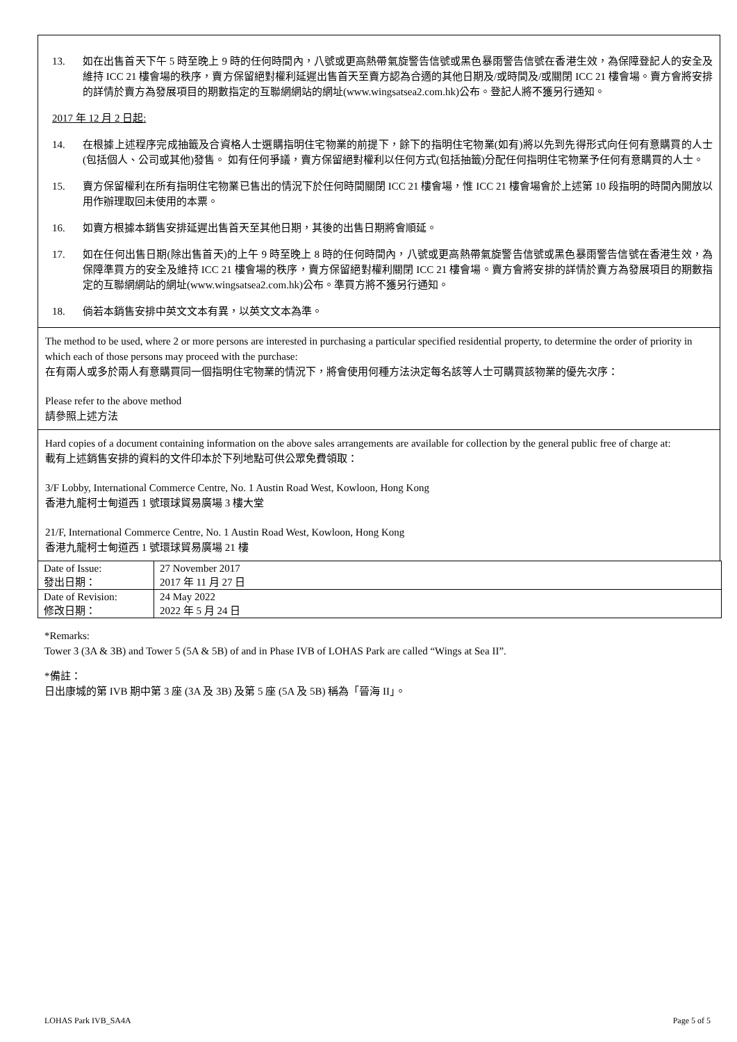13. 如在出售首天下午 5 時至晚上 9 時的任何時間內，八號或更高熱帶氣旋警告信號或黑色暴雨警告信號在香港生效，為保障登記人的安全及維持 ICC 21 樓會場的秩序，賣方保留絕對權利延遲出售首天至賣方認為合適的其他日期及/或時間及/或關閉 ICC 21 樓會場。賣方會將安排的詳情於賣方為發展項目的期數指定的互聯網網站的網址(www.wingsatsea2.com.hk)公布。登記人將不獲另行通知。
2017 年 12 月 2 日起:
14. 在根據上述程序完成抽籤及合資格人士選購指明住宅物業的前提下，餘下的指明住宅物業(如有)將以先到先得形式向任何有意購買的人士(包括個人、公司或其他)發售。 如有任何爭議，賣方保留絕對權利以任何方式(包括抽籤)分配任何指明住宅物業予任何有意購買的人士。
15. 賣方保留權利在所有指明住宅物業已售出的情況下於任何時間關閉 ICC 21 樓會場，惟 ICC 21 樓會場會於上述第 10 段指明的時間內開放以用作辦理取回未使用的本票。
16. 如賣方根據本銷售安排延遲出售首天至其他日期，其後的出售日期將會順延。
17. 如在任何出售日期(除出售首天)的上午 9 時至晚上 8 時的任何時間內，八號或更高熱帶氣旋警告信號或黑色暴雨警告信號在香港生效，為保障準買方的安全及維持 ICC 21 樓會場的秩序，賣方保留絕對權利關閉 ICC 21 樓會場。賣方會將安排的詳情於賣方為發展項目的期數指定的互聯網網站的網址(www.wingsatsea2.com.hk)公布。準買方將不獲另行通知。
18. 倘若本銷售安排中英文文本有異，以英文文本為準。
The method to be used, where 2 or more persons are interested in purchasing a particular specified residential property, to determine the order of priority in which each of those persons may proceed with the purchase:
在有兩人或多於兩人有意購買同一個指明住宅物業的情況下，將會使用何種方法決定每名該等人士可購買該物業的優先次序：
Please refer to the above method
請參照上述方法
Hard copies of a document containing information on the above sales arrangements are available for collection by the general public free of charge at:
載有上述銷售安排的資料的文件印本於下列地點可供公眾免費領取：
3/F Lobby, International Commerce Centre, No. 1 Austin Road West, Kowloon, Hong Kong
香港九龍柯士甸道西 1 號環球貿易廣場 3 樓大堂
21/F, International Commerce Centre, No. 1 Austin Road West, Kowloon, Hong Kong
香港九龍柯士甸道西 1 號環球貿易廣場 21 樓
| Date of Issue: 發出日期： | 27 November 2017 2017 年 11 月 27 日 |
| Date of Revision: 修改日期： | 24 May 2022 2022 年 5 月 24 日 |
*Remarks:
Tower 3 (3A & 3B) and Tower 5 (5A & 5B) of and in Phase IVB of LOHAS Park are called “Wings at Sea II”.
*備註：
日出康城的第 IVB 期中第 3 座 (3A 及 3B) 及第 5 座 (5A 及 5B) 稱為「晉海 II」。
LOHAS Park IVB_SA4A Page 5 of 5